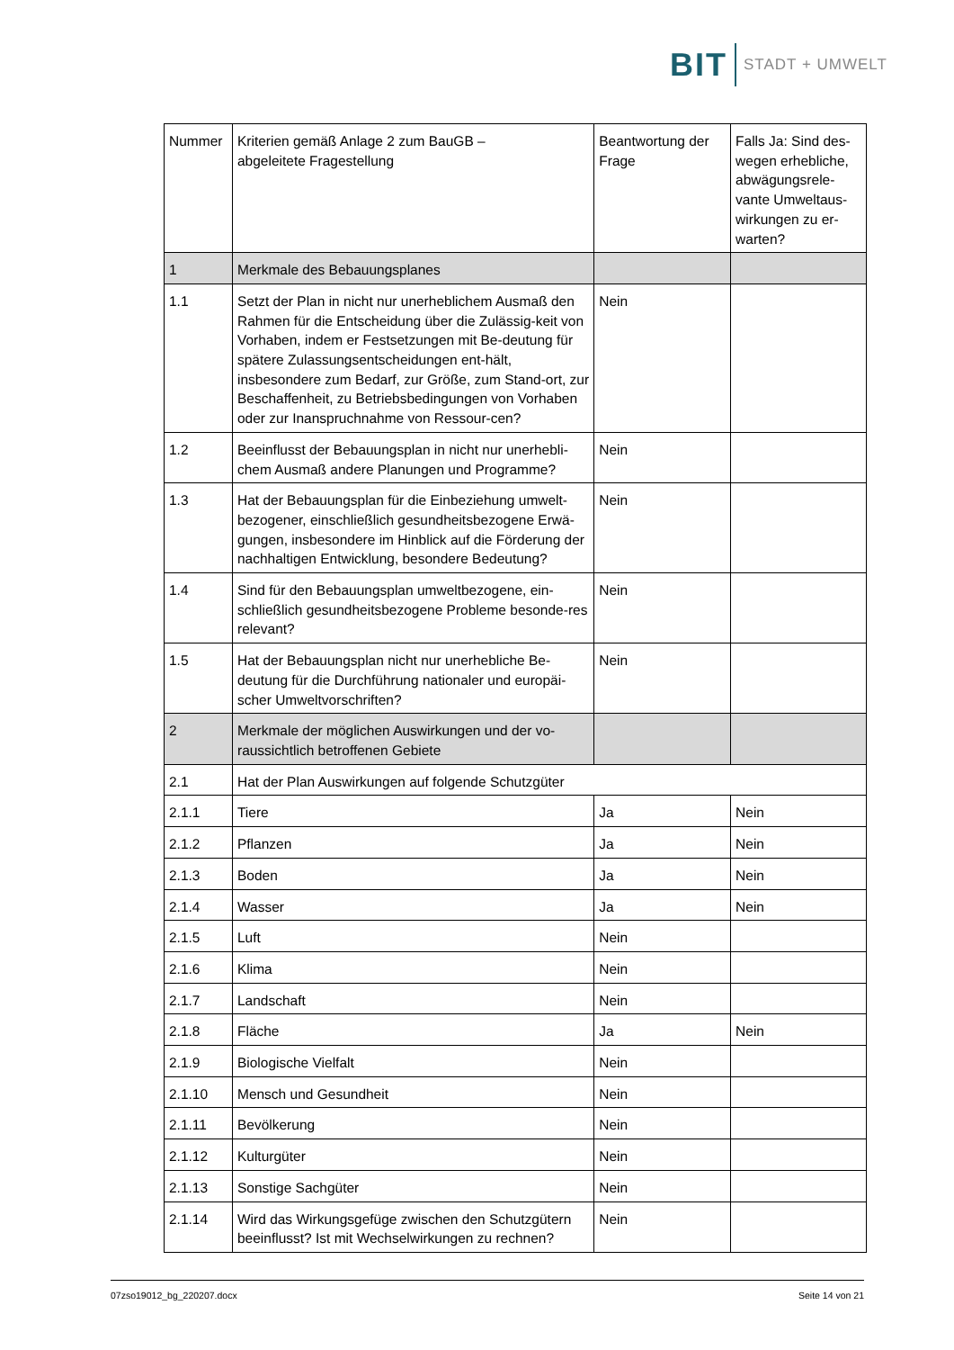BIT STADT + UMWELT
| Nummer | Kriterien gemäß Anlage 2 zum BauGB – abgeleitete Fragestellung | Beantwortung der Frage | Falls Ja: Sind des-wegen erhebliche, abwägungsrele-vante Umweltaus-wirkungen zu er-warten? |
| --- | --- | --- | --- |
| 1 | Merkmale des Bebauungsplanes | | |
| 1.1 | Setzt der Plan in nicht nur unerheblichem Ausmaß den Rahmen für die Entscheidung über die Zulässig-keit von Vorhaben, indem er Festsetzungen mit Be-deutung für spätere Zulassungsentscheidungen ent-hält, insbesondere zum Bedarf, zur Größe, zum Stand-ort, zur Beschaffenheit, zu Betriebsbedingungen von Vorhaben oder zur Inanspruchnahme von Ressour-cen? | Nein | |
| 1.2 | Beeinflusst der Bebauungsplan in nicht nur unerhebli-chem Ausmaß andere Planungen und Programme? | Nein | |
| 1.3 | Hat der Bebauungsplan für die Einbeziehung umwelt-bezogener, einschließlich gesundheitsbezogene Erwä-gungen, insbesondere im Hinblick auf die Förderung der nachhaltigen Entwicklung, besondere Bedeutung? | Nein | |
| 1.4 | Sind für den Bebauungsplan umweltbezogene, ein-schließlich gesundheitsbezogene Probleme besonde-res relevant? | Nein | |
| 1.5 | Hat der Bebauungsplan nicht nur unerhebliche Be-deutung für die Durchführung nationaler und europäi-scher Umweltvorschriften? | Nein | |
| 2 | Merkmale der möglichen Auswirkungen und der vo-raussichtlich betroffenen Gebiete | | |
| 2.1 | Hat der Plan Auswirkungen auf folgende Schutzgüter | | |
| 2.1.1 | Tiere | Ja | Nein |
| 2.1.2 | Pflanzen | Ja | Nein |
| 2.1.3 | Boden | Ja | Nein |
| 2.1.4 | Wasser | Ja | Nein |
| 2.1.5 | Luft | Nein | |
| 2.1.6 | Klima | Nein | |
| 2.1.7 | Landschaft | Nein | |
| 2.1.8 | Fläche | Ja | Nein |
| 2.1.9 | Biologische Vielfalt | Nein | |
| 2.1.10 | Mensch und Gesundheit | Nein | |
| 2.1.11 | Bevölkerung | Nein | |
| 2.1.12 | Kulturgüter | Nein | |
| 2.1.13 | Sonstige Sachgüter | Nein | |
| 2.1.14 | Wird das Wirkungsgefüge zwischen den Schutzgütern beeinflusst? Ist mit Wechselwirkungen zu rechnen? | Nein | |
07zso19012_bg_220207.docx Seite 14 von 21